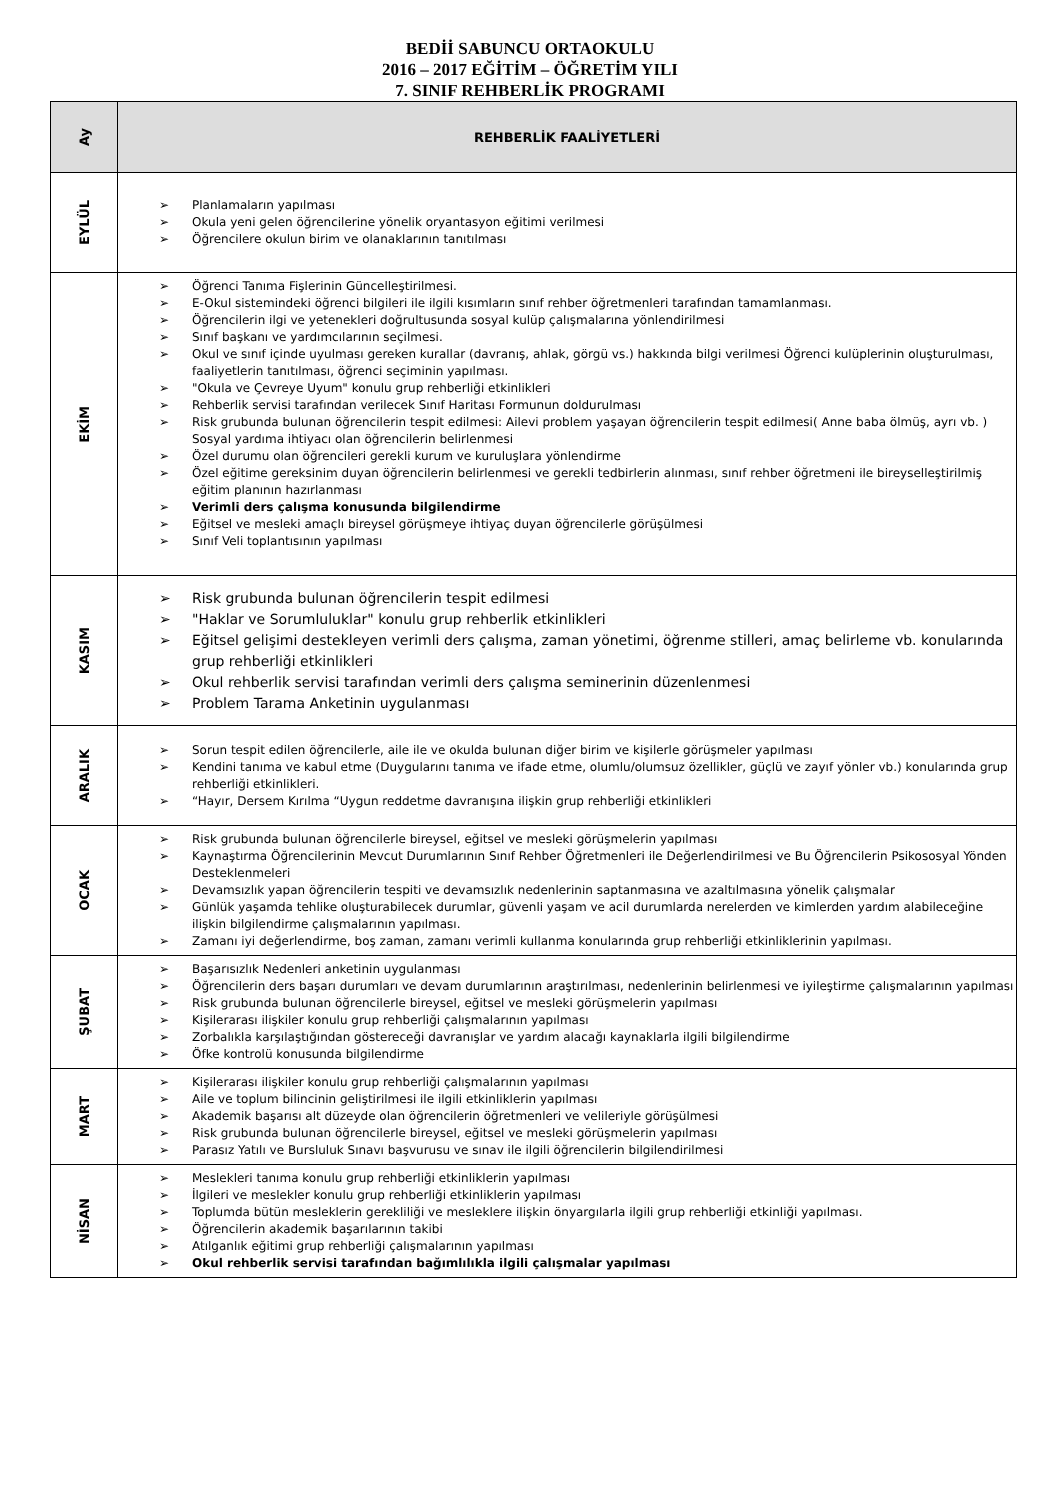BEDİİ SABUNCU ORTAOKULU
2016 – 2017 EĞİTİM – ÖĞRETİM YILI
7. SINIF REHBERLİK PROGRAMI
| Ay | REHBERLİK FAALİYETLERİ |
| --- | --- |
| EYLÜL | ➢ Planlamaların yapılması ➢ Okula yeni gelen öğrencilerine yönelik oryantasyon eğitimi verilmesi ➢ Öğrencilere okulun birim ve olanaklarının tanıtılması |
| EKİM | ➢ Öğrenci Tanıma Fişlerinin Güncelleştirilmesi. ➢ E-Okul sistemindeki öğrenci bilgileri ile ilgili kısımların sınıf rehber öğretmenleri tarafından tamamlanması. ➢ Öğrencilerin ilgi ve yetenekleri doğrultusunda sosyal kulüp çalışmalarına yönlendirilmesi ➢ Sınıf başkanı ve yardımcılarının seçilmesi. ➢ Okul ve sınıf içinde uyulması gereken kurallar (davranış, ahlak, görgü vs.) hakkında bilgi verilmesi Öğrenci kulüplerinin oluşturulması, faaliyetlerin tanıtılması, öğrenci seçiminin yapılması. ➢ "Okula ve Çevreye Uyum" konulu grup rehberliği etkinlikleri ➢ Rehberlik servisi tarafından verilecek Sınıf Haritası Formunun doldurulması ➢ Risk grubunda bulunan öğrencilerin tespit edilmesi: Ailevi problem yaşayan öğrencilerin tespit edilmesi( Anne baba ölmüş, ayrı vb. ) Sosyal yardıma ihtiyacı olan öğrencilerin belirlenmesi ➢ Özel durumu olan öğrencileri gerekli kurum ve kuruluşlara yönlendirme ➢ Özel eğitime gereksinim duyan öğrencilerin belirlenmesi ve gerekli tedbirlerin alınması, sınıf rehber öğretmeni ile bireyselleştirilmiş eğitim planının hazırlanması ➢ Verimli ders çalışma konusunda bilgilendirme ➢ Eğitsel ve mesleki amaçlı bireysel görüşmeye ihtiyaç duyan öğrencilerle görüşülmesi ➢ Sınıf Veli toplantısının yapılması |
| KASIM | ➢ Risk grubunda bulunan öğrencilerin tespit edilmesi ➢ "Haklar ve Sorumluluklar" konulu grup rehberlik etkinlikleri ➢ Eğitsel gelişimi destekleyen verimli ders çalışma, zaman yönetimi, öğrenme stilleri, amaç belirleme vb. konularında grup rehberliği etkinlikleri ➢ Okul rehberlik servisi tarafından verimli ders çalışma seminerinin düzenlenmesi ➢ Problem Tarama Anketinin uygulanması |
| ARALIK | ➢ Sorun tespit edilen öğrencilerle, aile ile ve okulda bulunan diğer birim ve kişilerle görüşmeler yapılması ➢ Kendini tanıma ve kabul etme (Duygularını tanıma ve ifade etme, olumlu/olumsuz özellikler, güçlü ve zayıf yönler vb.) konularında grup rehberliği etkinlikleri. ➢ “Hayır, Dersem Kırılma “Uygun reddetme davranışına ilişkin grup rehberliği etkinlikleri |
| OCAK | ➢ Risk grubunda bulunan öğrencilerle bireysel, eğitsel ve mesleki görüşmelerin yapılması ➢ Kaynaştırma Öğrencilerinin Mevcut Durumlarının Sınıf Rehber Öğretmenleri ile Değerlendirilmesi ve Bu Öğrencilerin Psikososyal Yönden Desteklenmeleri ➢ Devamsızlık yapan öğrencilerin tespiti ve devamsızlık nedenlerinin saptanmasına ve azaltılmasına yönelik çalışmalar ➢ Günlük yaşamda tehlike oluşturabilecek durumlar, güvenli yaşam ve acil durumlarda nerelerden ve kimlerden yardım alabileceğine ilişkin bilgilendirme çalışmalarının yapılması. ➢ Zamanı iyi değerlendirme, boş zaman, zamanı verimli kullanma konularında grup rehberliği etkinliklerinin yapılması. |
| ŞUBAT | ➢ Başarısızlık Nedenleri anketinin uygulanması ➢ Öğrencilerin ders başarı durumları ve devam durumlarının araştırılması, nedenlerinin belirlenmesi ve iyileştirme çalışmalarının yapılması ➢ Risk grubunda bulunan öğrencilerle bireysel, eğitsel ve mesleki görüşmelerin yapılması ➢ Kişilerarası ilişkiler konulu grup rehberliği çalışmalarının yapılması ➢ Zorbalıkla karşılaştığından göstereceği davranışlar ve yardım alacağı kaynaklarla ilgili bilgilendirme ➢ Öfke kontrolü konusunda bilgilendirme |
| MART | ➢ Kişilerarası ilişkiler konulu grup rehberliği çalışmalarının yapılması ➢ Aile ve toplum bilincinin geliştirilmesi ile ilgili etkinliklerin yapılması ➢ Akademik başarısı alt düzeyde olan öğrencilerin öğretmenleri ve velileriyle görüşülmesi ➢ Risk grubunda bulunan öğrencilerle bireysel, eğitsel ve mesleki görüşmelerin yapılması ➢ Parasız Yatılı ve Bursluluk Sınavı başvurusu ve sınav ile ilgili öğrencilerin bilgilendirilmesi |
| NİSAN | ➢ Meslekleri tanıma konulu grup rehberliği etkinliklerin yapılması ➢ İlgileri ve meslekler konulu grup rehberliği etkinliklerin yapılması ➢ Toplumda bütün mesleklerin gerekliliği ve mesleklere ilişkin önyargılarla ilgili grup rehberliği etkinliği yapılması. ➢ Öğrencilerin akademik başarılarının takibi ➢ Atılganlık eğitimi grup rehberliği çalışmalarının yapılması ➢ Okul rehberlik servisi tarafından bağımlılıkla ilgili çalışmalar yapılması |